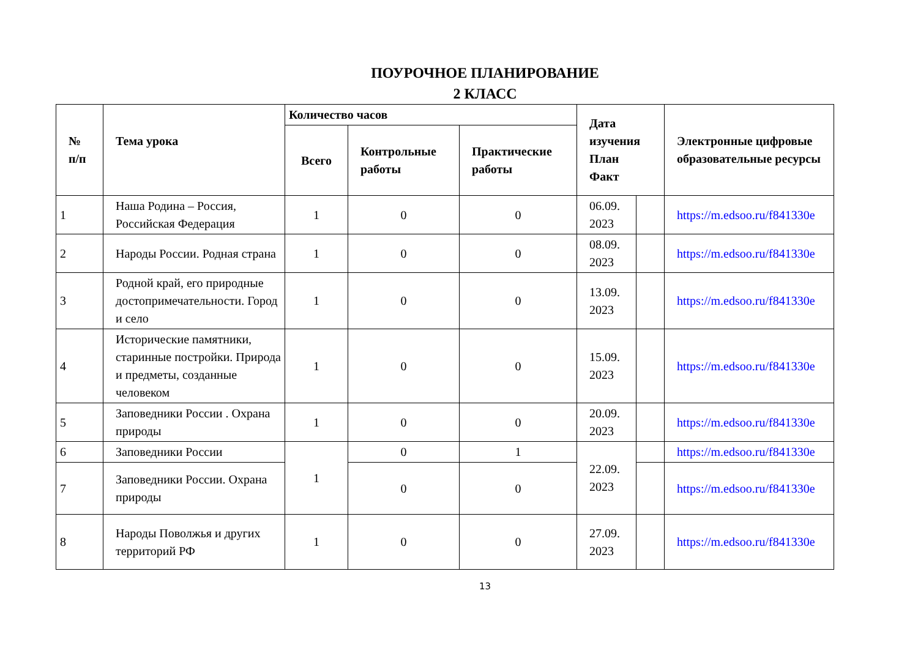ПОУРОЧНОЕ ПЛАНИРОВАНИЕ
2 КЛАСС
| № п/п | Тема урока | Количество часов | | | Дата изучения План Факт | | Электронные цифровые образовательные ресурсы |
| --- | --- | --- | --- | --- | --- | --- | --- |
| | | Всего | Контрольные работы | Практические работы | | | |
| 1 | Наша Родина – Россия, Российская Федерация | 1 | 0 | 0 | 06.09. 2023 | | https://m.edsoo.ru/f841330e |
| 2 | Народы России. Родная страна | 1 | 0 | 0 | 08.09. 2023 | | https://m.edsoo.ru/f841330e |
| 3 | Родной край, его природные достопримечательности. Город и село | 1 | 0 | 0 | 13.09. 2023 | | https://m.edsoo.ru/f841330e |
| 4 | Исторические памятники, старинные постройки. Природа и предметы, созданные человеком | 1 | 0 | 0 | 15.09. 2023 | | https://m.edsoo.ru/f841330e |
| 5 | Заповедники России . Охрана природы | 1 | 0 | 0 | 20.09. 2023 | | https://m.edsoo.ru/f841330e |
| 6 | Заповедники России | 1 | 0 | 1 | 22.09. 2023 | | https://m.edsoo.ru/f841330e |
| 7 | Заповедники России. Охрана природы | | 0 | 0 | | | https://m.edsoo.ru/f841330e |
| 8 | Народы Поволжья и других территорий РФ | 1 | 0 | 0 | 27.09. 2023 | | https://m.edsoo.ru/f841330e |
13